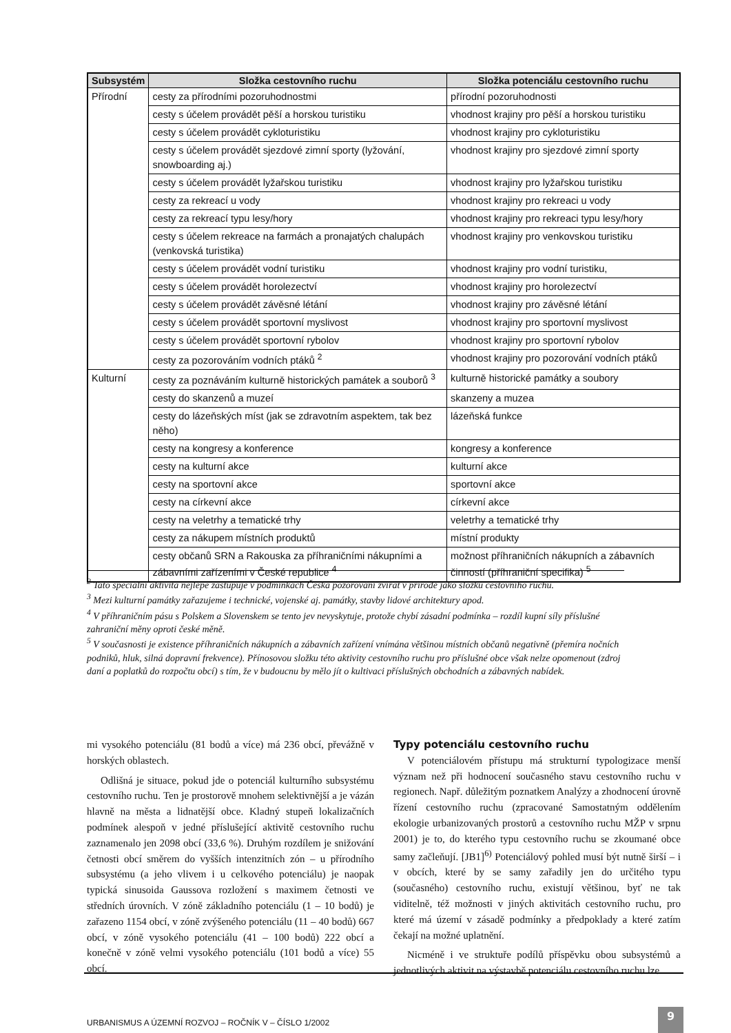| Subsystém | Složka cestovního ruchu | Složka potenciálu cestovního ruchu |
| --- | --- | --- |
| Přírodní | cesty za přírodními pozoruhodnostmi | přírodní pozoruhodnosti |
| | cesty s účelem provádět pěší a horskou turistiku | vhodnost krajiny pro pěší a horskou turistiku |
| | cesty s účelem provádět cykloturistiku | vhodnost krajiny pro cykloturistiku |
| | cesty s účelem provádět sjezdové zimní sporty (lyžování, snowboarding aj.) | vhodnost krajiny pro sjezdové zimní sporty |
| | cesty s účelem provádět lyžařskou turistiku | vhodnost krajiny pro lyžařskou turistiku |
| | cesty za rekreací u vody | vhodnost krajiny pro rekreaci u vody |
| | cesty za rekreací typu lesy/hory | vhodnost krajiny pro rekreaci typu lesy/hory |
| | cesty s účelem rekreace na farmách a pronajatých chalupách (venkovská turistika) | vhodnost krajiny pro venkovskou turistiku |
| | cesty s účelem provádět vodní turistiku | vhodnost krajiny pro vodní turistiku, |
| | cesty s účelem provádět horolezectví | vhodnost krajiny pro horolezectví |
| | cesty s účelem provádět závěsné létání | vhodnost krajiny pro závěsné létání |
| | cesty s účelem provádět sportovní myslivost | vhodnost krajiny pro sportovní myslivost |
| | cesty s účelem provádět sportovní rybolov | vhodnost krajiny pro sportovní rybolov |
| | cesty za pozorováním vodních ptáků <sup>2</sup> | vhodnost krajiny pro pozorování vodních ptáků |
| Kulturní | cesty za poznáváním kulturně historických památek a souborů <sup>3</sup> | kulturně historické památky a soubory |
| | cesty do skanzenů a muzeí | skanzeny a muzea |
| | cesty do lázeňských míst (jak se zdravotním aspektem, tak bez něho) | lázeňská funkce |
| | cesty na kongresy a konference | kongresy a konference |
| | cesty na kulturní akce | kulturní akce |
| | cesty na sportovní akce | sportovní akce |
| | cesty na církevní akce | církevní akce |
| | cesty na veletrhy a tematické trhy | veletrhy a tematické trhy |
| | cesty za nákupem místních produktů | místní produkty |
| | cesty občanů SRN a Rakouska za příhraničními nákupními a zábavními zařízeními v České republice <sup>4</sup> | možnost příhraničních nákupních a zábavních činností (příhraniční specifika) <sup>5</sup> |
<sup>2</sup> Tato speciální aktivita nejlépe zastupuje v podmínkách Česka pozorování zvířat v přírodě jako složku cestovního ruchu.
<sup>3</sup> Mezi kulturní památky zařazujeme i technické, vojenské aj. památky, stavby lidové architektury apod.
<sup>4</sup> V příhraničním pásu s Polskem a Slovenskem se tento jev nevyskytuje, protože chybí zásadní podmínka – rozdíl kupní síly příslušné zahraniční měny oproti české měně.
<sup>5</sup> V současnosti je existence příhraničních nákupních a zábavních zařízení vnímána většinou místních občanů negativně (přemíra nočních podniků, hluk, silná dopravní frekvence). Přínosovou složku této aktivity cestovního ruchu pro příslušné obce však nelze opomenout (zdroj daní a poplatků do rozpočtu obcí) s tím, že v budoucnu by mělo jít o kultivaci příslušných obchodních a zábavných nabídek.
mi vysokého potenciálu (81 bodů a více) má 236 obcí, převážně v horských oblastech.
Odlišná je situace, pokud jde o potenciál kulturního subsystému cestovního ruchu. Ten je prostorově mnohem selektivnější a je vázán hlavně na města a lidnatější obce. Kladný stupeň lokalizačních podmínek alespoň v jedné příslušející aktivitě cestovního ruchu zaznamenalo jen 2098 obcí (33,6 %). Druhým rozdílem je snižování četnosti obcí směrem do vyšších intenzitních zón – u přírodního subsystému (a jeho vlivem i u celkového potenciálu) je naopak typická sinusoida Gaussova rozložení s maximem četnosti ve středních úrovních. V zóně základního potenciálu (1 – 10 bodů) je zařazeno 1154 obcí, v zóně zvýšeného potenciálu (11 – 40 bodů) 667 obcí, v zóně vysokého potenciálu (41 – 100 bodů) 222 obcí a konečně v zóně velmi vysokého potenciálu (101 bodů a více) 55 obcí.
Typy potenciálu cestovního ruchu
V potenciálovém přístupu má strukturní typologizace menší význam než při hodnocení současného stavu cestovního ruchu v regionech. Např. důležitým poznatkem Analýzy a zhodnocení úrovně řízení cestovního ruchu (zpracované Samostatným oddělením ekologie urbanizovaných prostorů a cestovního ruchu MŽP v srpnu 2001) je to, do kterého typu cestovního ruchu se zkoumané obce samy začleňují. [JB1]<sup>6)</sup> Potenciálový pohled musí být nutně širší – i v obcích, které by se samy zařadily jen do určitého typu (současného) cestovního ruchu, existují většinou, byť ne tak viditelně, též možnosti v jiných aktivitách cestovního ruchu, pro které má území v zásadě podmínky a předpoklady a které zatím čekají na možné uplatnění.
Nicméně i ve struktuře podílů příspěvku obou subsystémů a jednotlivých aktivit na výstavbě potenciálu cestovního ruchu lze
URBANISMUS A ÚZEMNÍ ROZVOJ – ROČNÍK V – ČÍSLO 1/2002
9